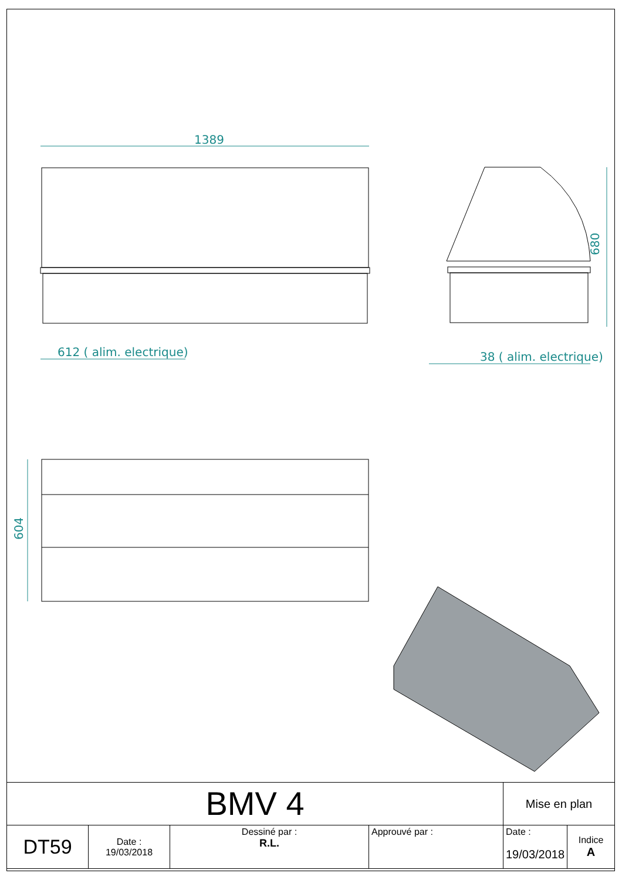1389
612 ( alim. electrique)
38 ( alim. electrique)
680
604
| BMV 4 | | | | Mise en plan | |
| DT59 | Date : 19/03/2018 | Dessiné par : R.L. | Approuvé par : | Date : 19/03/2018 | Indice A |